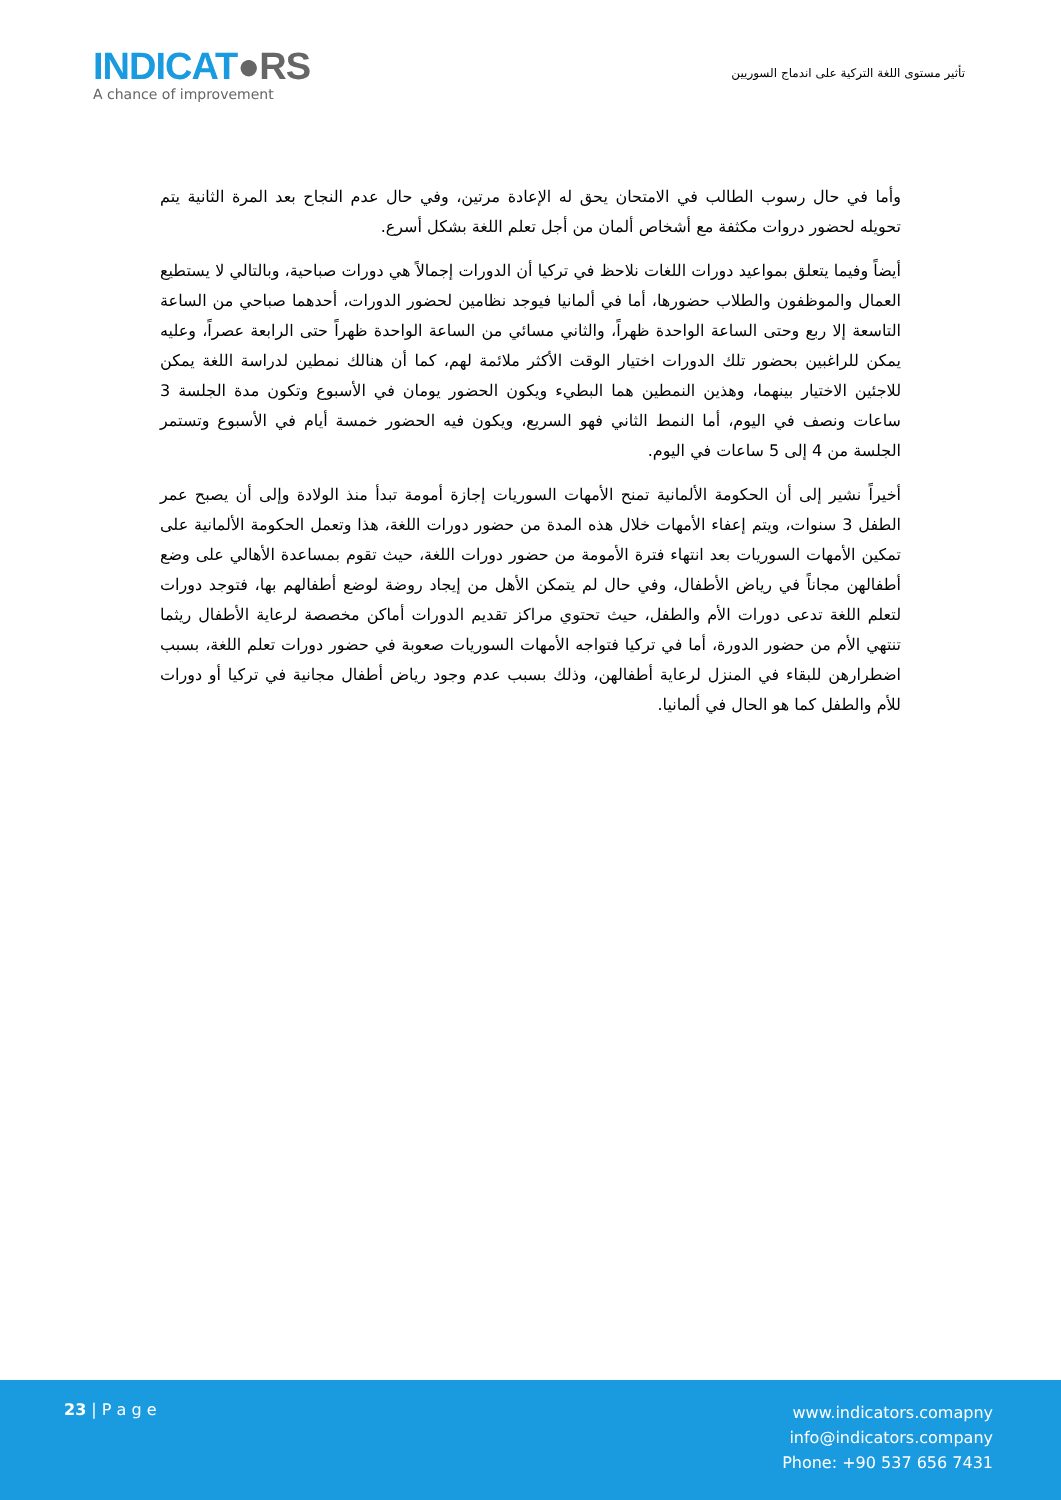INDICAT●RS
A chance of improvement
تأثير مستوى اللغة التركية على اندماج السوريين
وأما في حال رسوب الطالب في الامتحان يحق له الإعادة مرتين، وفي حال عدم النجاح بعد المرة الثانية يتم تحويله لحضور دروات مكثفة مع أشخاص ألمان من أجل تعلم اللغة بشكل أسرع.
أيضاً وفيما يتعلق بمواعيد دورات اللغات نلاحظ في تركيا أن الدورات إجمالاً هي دورات صباحية، وبالتالي لا يستطيع العمال والموظفون والطلاب حضورها، أما في ألمانيا فيوجد نظامين لحضور الدورات، أحدهما صباحي من الساعة التاسعة إلا ربع وحتى الساعة الواحدة ظهراً، والثاني مسائي من الساعة الواحدة ظهراً حتى الرابعة عصراً، وعليه يمكن للراغبين بحضور تلك الدورات اختيار الوقت الأكثر ملائمة لهم، كما أن هنالك نمطين لدراسة اللغة يمكن للاجئين الاختيار بينهما، وهذين النمطين هما البطيء ويكون الحضور يومان في الأسبوع وتكون مدة الجلسة 3 ساعات ونصف في اليوم، أما النمط الثاني فهو السريع، ويكون فيه الحضور خمسة أيام في الأسبوع وتستمر الجلسة من 4 إلى 5 ساعات في اليوم.
أخيراً نشير إلى أن الحكومة الألمانية تمنح الأمهات السوريات إجازة أمومة تبدأ منذ الولادة وإلى أن يصبح عمر الطفل 3 سنوات، ويتم إعفاء الأمهات خلال هذه المدة من حضور دورات اللغة، هذا وتعمل الحكومة الألمانية على تمكين الأمهات السوريات بعد انتهاء فترة الأمومة من حضور دورات اللغة، حيث تقوم بمساعدة الأهالي على وضع أطفالهن مجاناً في رياض الأطفال، وفي حال لم يتمكن الأهل من إيجاد روضة لوضع أطفالهم بها، فتوجد دورات لتعلم اللغة تدعى دورات الأم والطفل، حيث تحتوي مراكز تقديم الدورات أماكن مخصصة لرعاية الأطفال ريثما تنتهي الأم من حضور الدورة، أما في تركيا فتواجه الأمهات السوريات صعوبة في حضور دورات تعلم اللغة، بسبب اضطرارهن للبقاء في المنزل لرعاية أطفالهن، وذلك بسبب عدم وجود رياض أطفال مجانية في تركيا أو دورات للأم والطفل كما هو الحال في ألمانيا.
23 | P a g e
www.indicators.comapny
info@indicators.company
Phone: +90 537 656 7431